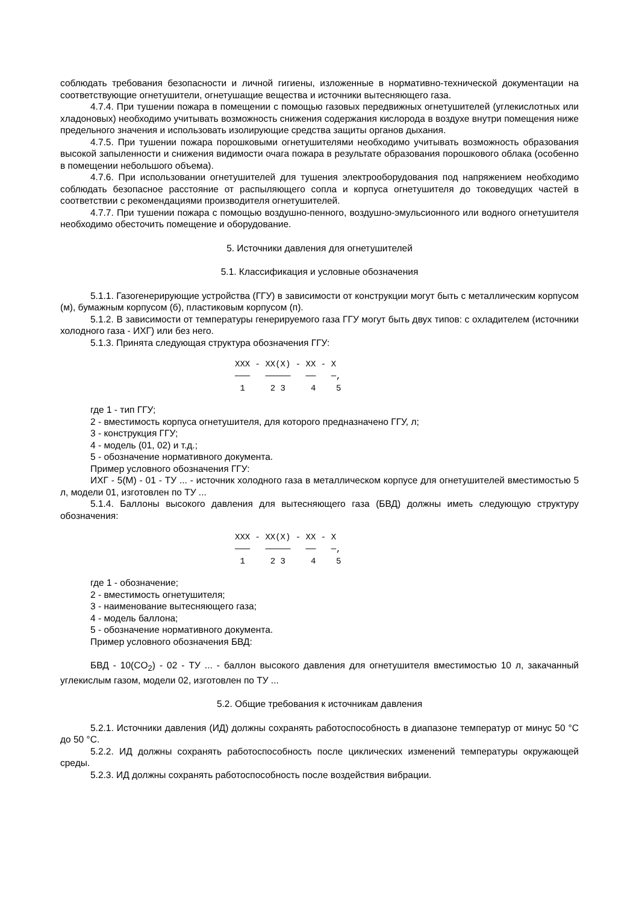соблюдать требования безопасности и личной гигиены, изложенные в нормативно-технической документации на соответствующие огнетушители, огнетушащие вещества и источники вытесняющего газа.
4.7.4. При тушении пожара в помещении с помощью газовых передвижных огнетушителей (углекислотных или хладоновых) необходимо учитывать возможность снижения содержания кислорода в воздухе внутри помещения ниже предельного значения и использовать изолирующие средства защиты органов дыхания.
4.7.5. При тушении пожара порошковыми огнетушителями необходимо учитывать возможность образования высокой запыленности и снижения видимости очага пожара в результате образования порошкового облака (особенно в помещении небольшого объема).
4.7.6. При использовании огнетушителей для тушения электрооборудования под напряжением необходимо соблюдать безопасное расстояние от распыляющего сопла и корпуса огнетушителя до токоведущих частей в соответствии с рекомендациями производителя огнетушителей.
4.7.7. При тушении пожара с помощью воздушно-пенного, воздушно-эмульсионного или водного огнетушителя необходимо обесточить помещение и оборудование.
5. Источники давления для огнетушителей
5.1. Классификация и условные обозначения
5.1.1. Газогенерирующие устройства (ГГУ) в зависимости от конструкции могут быть с металлическим корпусом (м), бумажным корпусом (б), пластиковым корпусом (п).
5.1.2. В зависимости от температуры генерируемого газа ГГУ могут быть двух типов: с охладителем (источники холодного газа - ИХГ) или без него.
5.1.3. Принята следующая структура обозначения ГГУ:
XXX - XX(X) - XX - X
───   ─────   ──   ─,
 1     2 3     4    5
где 1 - тип ГГУ;
2 - вместимость корпуса огнетушителя, для которого предназначено ГГУ, л;
3 - конструкция ГГУ;
4 - модель (01, 02) и т.д.;
5 - обозначение нормативного документа.
Пример условного обозначения ГГУ:
ИХГ - 5(М) - 01 - ТУ ... - источник холодного газа в металлическом корпусе для огнетушителей вместимостью 5 л, модели 01, изготовлен по ТУ ...
5.1.4. Баллоны высокого давления для вытесняющего газа (БВД) должны иметь следующую структуру обозначения:
XXX - XX(X) - XX - X
───   ─────   ──   ─,
 1     2 3     4    5
где 1 - обозначение;
2 - вместимость огнетушителя;
3 - наименование вытесняющего газа;
4 - модель баллона;
5 - обозначение нормативного документа.
Пример условного обозначения БВД:
БВД - 10(CO<sub>2</sub>) - 02 - ТУ ... - баллон высокого давления для огнетушителя вместимостью 10 л, закачанный углекислым газом, модели 02, изготовлен по ТУ ...
5.2. Общие требования к источникам давления
5.2.1. Источники давления (ИД) должны сохранять работоспособность в диапазоне температур от минус 50 °C до 50 °C.
5.2.2. ИД должны сохранять работоспособность после циклических изменений температуры окружающей среды.
5.2.3. ИД должны сохранять работоспособность после воздействия вибрации.